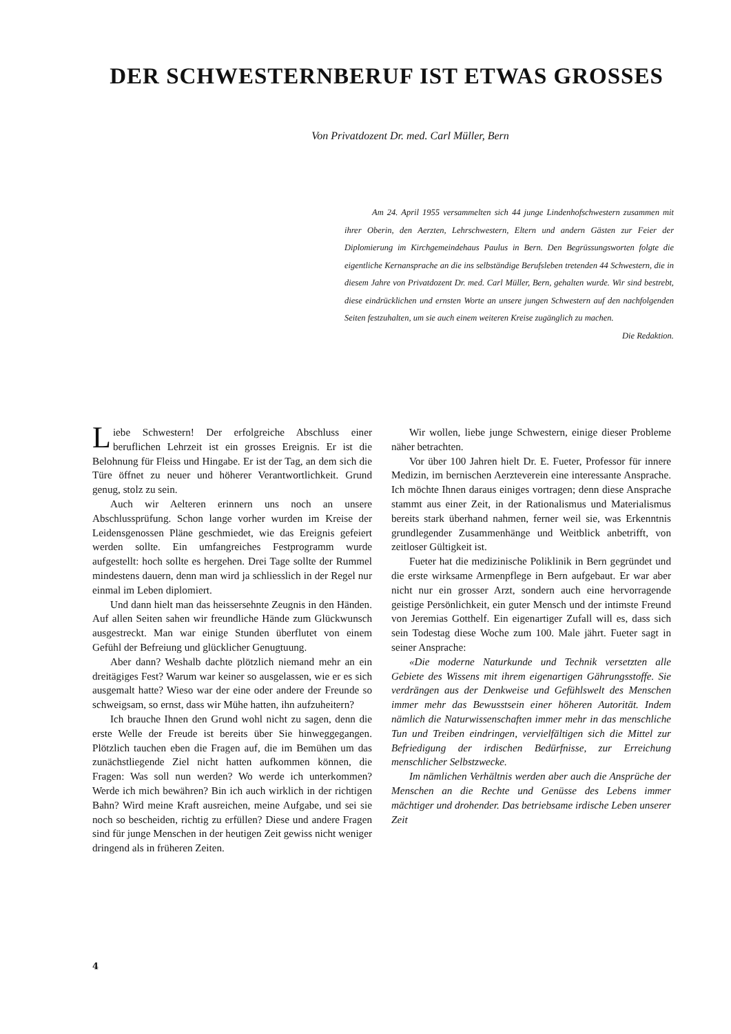DER SCHWESTERNBERUF IST ETWAS GROSSES
Von Privatdozent Dr. med. Carl Müller, Bern
Am 24. April 1955 versammelten sich 44 junge Lindenhofschwestern zusammen mit ihrer Oberin, den Aerzten, Lehrschwestern, Eltern und andern Gästen zur Feier der Diplomierung im Kirchgemeindehaus Paulus in Bern. Den Begrüssungsworten folgte die eigentliche Kernansprache an die ins selbständige Berufsleben tretenden 44 Schwestern, die in diesem Jahre von Privatdozent Dr. med. Carl Müller, Bern, gehalten wurde. Wir sind bestrebt, diese eindrücklichen und ernsten Worte an unsere jungen Schwestern auf den nachfolgenden Seiten festzuhalten, um sie auch einem weiteren Kreise zugänglich zu machen.
Die Redaktion.
Liebe Schwestern! Der erfolgreiche Abschluss einer beruflichen Lehrzeit ist ein grosses Ereignis. Er ist die Belohnung für Fleiss und Hingabe. Er ist der Tag, an dem sich die Türe öffnet zu neuer und höherer Verantwortlichkeit. Grund genug, stolz zu sein.
Auch wir Aelteren erinnern uns noch an unsere Abschlussprüfung. Schon lange vorher wurden im Kreise der Leidensgenossen Pläne geschmiedet, wie das Ereignis gefeiert werden sollte. Ein umfangreiches Festprogramm wurde aufgestellt: hoch sollte es hergehen. Drei Tage sollte der Rummel mindestens dauern, denn man wird ja schliesslich in der Regel nur einmal im Leben diplomiert.
Und dann hielt man das heissersehnte Zeugnis in den Händen. Auf allen Seiten sahen wir freundliche Hände zum Glückwunsch ausgestreckt. Man war einige Stunden überflutet von einem Gefühl der Befreiung und glücklicher Genugtuung.
Aber dann? Weshalb dachte plötzlich niemand mehr an ein dreitägiges Fest? Warum war keiner so ausgelassen, wie er es sich ausgemalt hatte? Wieso war der eine oder andere der Freunde so schweigsam, so ernst, dass wir Mühe hatten, ihn aufzuheitern?
Ich brauche Ihnen den Grund wohl nicht zu sagen, denn die erste Welle der Freude ist bereits über Sie hinweggegangen. Plötzlich tauchen eben die Fragen auf, die im Bemühen um das zunächstliegende Ziel nicht hatten aufkommen können, die Fragen: Was soll nun werden? Wo werde ich unterkommen? Werde ich mich bewähren? Bin ich auch wirklich in der richtigen Bahn? Wird meine Kraft ausreichen, meine Aufgabe, und sei sie noch so bescheiden, richtig zu erfüllen? Diese und andere Fragen sind für junge Menschen in der heutigen Zeit gewiss nicht weniger dringend als in früheren Zeiten.
Wir wollen, liebe junge Schwestern, einige dieser Probleme näher betrachten.
Vor über 100 Jahren hielt Dr. E. Fueter, Professor für innere Medizin, im bernischen Aerzteverein eine interessante Ansprache. Ich möchte Ihnen daraus einiges vortragen; denn diese Ansprache stammt aus einer Zeit, in der Rationalismus und Materialismus bereits stark überhand nahmen, ferner weil sie, was Erkenntnis grundlegender Zusammenhänge und Weitblick anbetrifft, von zeitloser Gültigkeit ist.
Fueter hat die medizinische Poliklinik in Bern gegründet und die erste wirksame Armenpflege in Bern aufgebaut. Er war aber nicht nur ein grosser Arzt, sondern auch eine hervorragende geistige Persönlichkeit, ein guter Mensch und der intimste Freund von Jeremias Gotthelf. Ein eigenartiger Zufall will es, dass sich sein Todestag diese Woche zum 100. Male jährt. Fueter sagt in seiner Ansprache:
«Die moderne Naturkunde und Technik versetzten alle Gebiete des Wissens mit ihrem eigenartigen Gährungsstoffe. Sie verdrängen aus der Denkweise und Gefühlswelt des Menschen immer mehr das Bewusstsein einer höheren Autorität. Indem nämlich die Naturwissenschaften immer mehr in das menschliche Tun und Treiben eindringen, vervielfältigen sich die Mittel zur Befriedigung der irdischen Bedürfnisse, zur Erreichung menschlicher Selbstzwecke.
Im nämlichen Verhältnis werden aber auch die Ansprüche der Menschen an die Rechte und Genüsse des Lebens immer mächtiger und drohender. Das betriebsame irdische Leben unserer Zeit
4